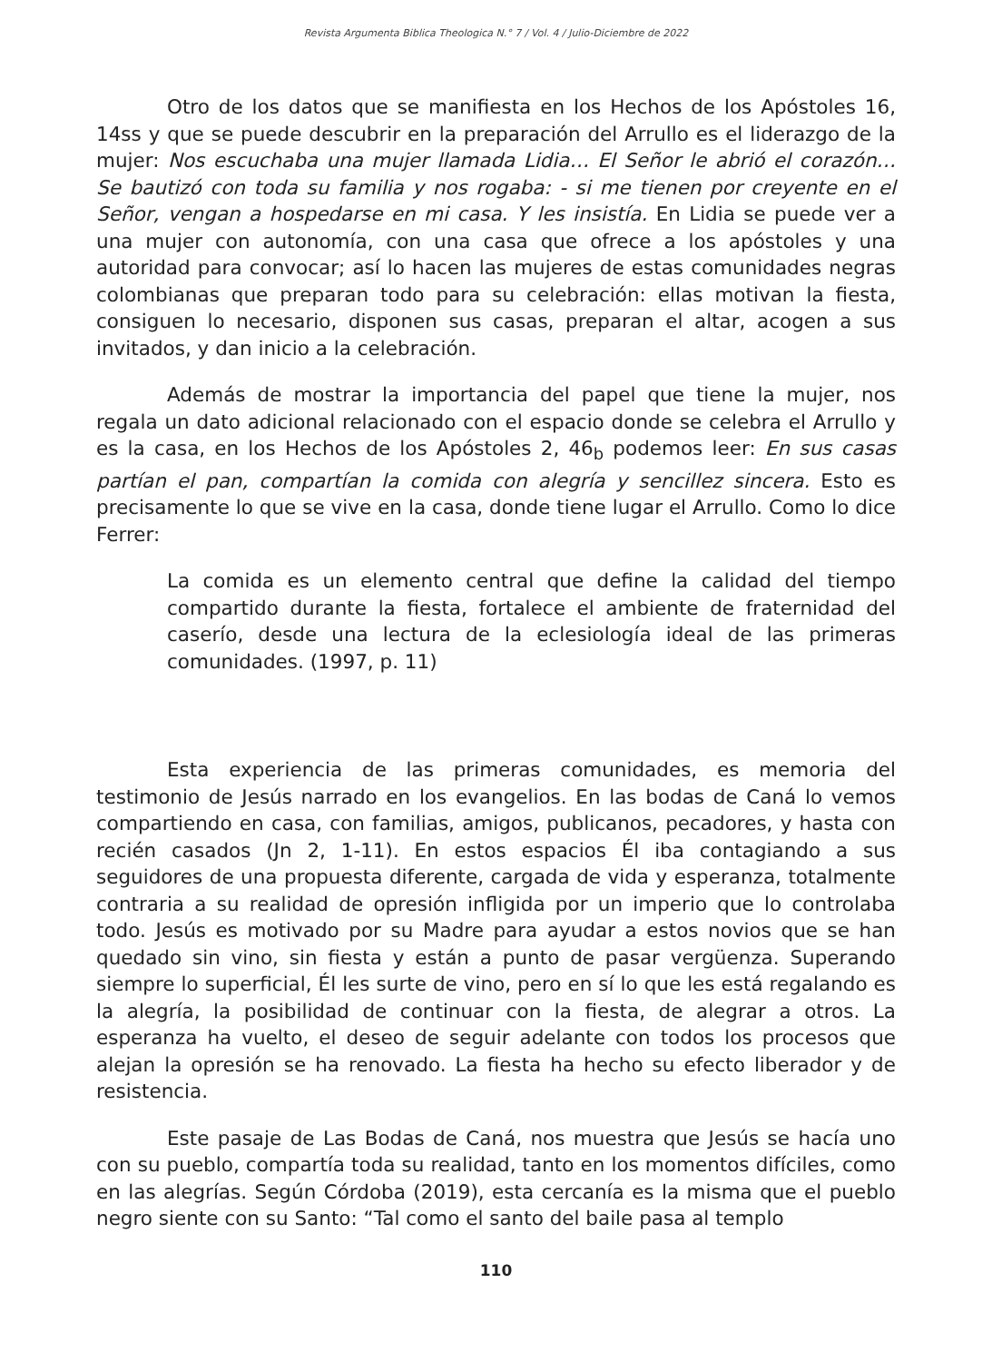Revista Argumenta Biblica Theologica N.° 7 / Vol. 4 / Julio-Diciembre de 2022
Otro de los datos que se manifiesta en los Hechos de los Apóstoles 16, 14ss y que se puede descubrir en la preparación del Arrullo es el liderazgo de la mujer: Nos escuchaba una mujer llamada Lidia… El Señor le abrió el corazón… Se bautizó con toda su familia y nos rogaba: - si me tienen por creyente en el Señor, vengan a hospedarse en mi casa. Y les insistía. En Lidia se puede ver a una mujer con autonomía, con una casa que ofrece a los apóstoles y una autoridad para convocar; así lo hacen las mujeres de estas comunidades negras colombianas que preparan todo para su celebración: ellas motivan la fiesta, consiguen lo necesario, disponen sus casas, preparan el altar, acogen a sus invitados, y dan inicio a la celebración.
Además de mostrar la importancia del papel que tiene la mujer, nos regala un dato adicional relacionado con el espacio donde se celebra el Arrullo y es la casa, en los Hechos de los Apóstoles 2, 46<sub>b</sub> podemos leer: En sus casas partían el pan, compartían la comida con alegría y sencillez sincera. Esto es precisamente lo que se vive en la casa, donde tiene lugar el Arrullo. Como lo dice Ferrer:
La comida es un elemento central que define la calidad del tiempo compartido durante la fiesta, fortalece el ambiente de fraternidad del caserío, desde una lectura de la eclesiología ideal de las primeras comunidades. (1997, p. 11)
Esta experiencia de las primeras comunidades, es memoria del testimonio de Jesús narrado en los evangelios. En las bodas de Caná lo vemos compartiendo en casa, con familias, amigos, publicanos, pecadores, y hasta con recién casados (Jn 2, 1-11). En estos espacios Él iba contagiando a sus seguidores de una propuesta diferente, cargada de vida y esperanza, totalmente contraria a su realidad de opresión infligida por un imperio que lo controlaba todo. Jesús es motivado por su Madre para ayudar a estos novios que se han quedado sin vino, sin fiesta y están a punto de pasar vergüenza. Superando siempre lo superficial, Él les surte de vino, pero en sí lo que les está regalando es la alegría, la posibilidad de continuar con la fiesta, de alegrar a otros. La esperanza ha vuelto, el deseo de seguir adelante con todos los procesos que alejan la opresión se ha renovado. La fiesta ha hecho su efecto liberador y de resistencia.
Este pasaje de Las Bodas de Caná, nos muestra que Jesús se hacía uno con su pueblo, compartía toda su realidad, tanto en los momentos difíciles, como en las alegrías. Según Córdoba (2019), esta cercanía es la misma que el pueblo negro siente con su Santo: “Tal como el santo del baile pasa al templo
110